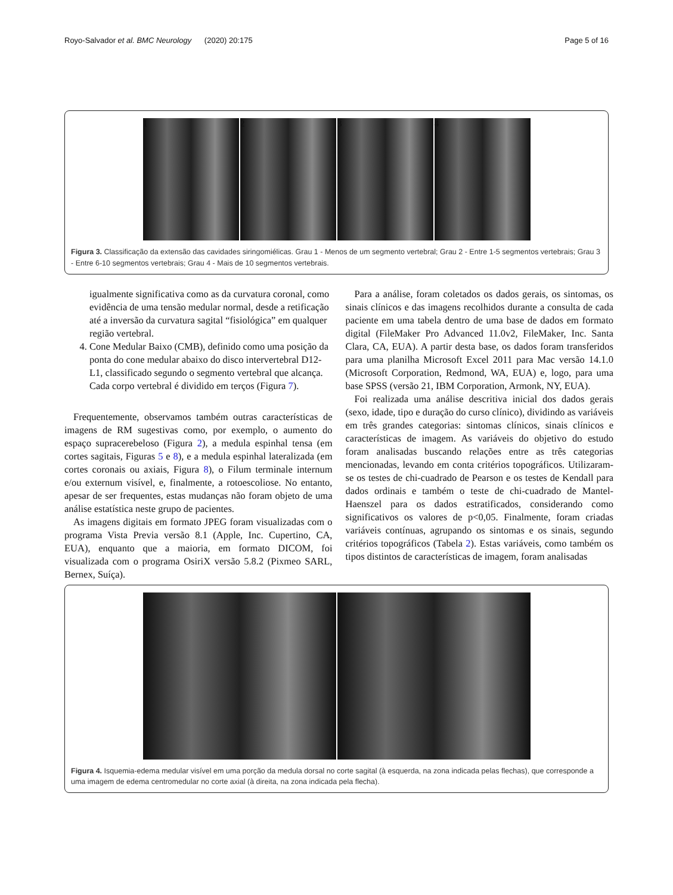Royo-Salvador et al. BMC Neurology (2020) 20:175 Page 5 of 16
1 2 3 4
Figura 3. Classificação da extensão das cavidades siringomiélicas. Grau 1 - Menos de um segmento vertebral; Grau 2 - Entre 1-5 segmentos vertebrais; Grau 3 - Entre 6-10 segmentos vertebrais; Grau 4 - Mais de 10 segmentos vertebrais.
igualmente significativa como as da curvatura coronal, como evidência de uma tensão medular normal, desde a retificação até a inversão da curvatura sagital “fisiológica” em qualquer região vertebral.
4. Cone Medular Baixo (CMB), definido como uma posição da ponta do cone medular abaixo do disco intervertebral D12-L1, classificado segundo o segmento vertebral que alcança. Cada corpo vertebral é dividido em terços (Figura 7).
Frequentemente, observamos também outras características de imagens de RM sugestivas como, por exemplo, o aumento do espaço supracerebeloso (Figura 2), a medula espinhal tensa (em cortes sagitais, Figuras 5 e 8), e a medula espinhal lateralizada (em cortes coronais ou axiais, Figura 8), o Filum terminale internum e/ou externum visível, e, finalmente, a rotoescoliose. No entanto, apesar de ser frequentes, estas mudanças não foram objeto de uma análise estatística neste grupo de pacientes.
As imagens digitais em formato JPEG foram visualizadas com o programa Vista Previa versão 8.1 (Apple, Inc. Cupertino, CA, EUA), enquanto que a maioria, em formato DICOM, foi visualizada com o programa OsiriX versão 5.8.2 (Pixmeo SARL, Bernex, Suíça).
Para a análise, foram coletados os dados gerais, os sintomas, os sinais clínicos e das imagens recolhidos durante a consulta de cada paciente em uma tabela dentro de uma base de dados em formato digital (FileMaker Pro Advanced 11.0v2, FileMaker, Inc. Santa Clara, CA, EUA). A partir desta base, os dados foram transferidos para uma planilha Microsoft Excel 2011 para Mac versão 14.1.0 (Microsoft Corporation, Redmond, WA, EUA) e, logo, para uma base SPSS (versão 21, IBM Corporation, Armonk, NY, EUA).
Foi realizada uma análise descritiva inicial dos dados gerais (sexo, idade, tipo e duração do curso clínico), dividindo as variáveis em três grandes categorias: sintomas clínicos, sinais clínicos e características de imagem. As variáveis do objetivo do estudo foram analisadas buscando relações entre as três categorias mencionadas, levando em conta critérios topográficos. Utilizaram-se os testes de chi-cuadrado de Pearson e os testes de Kendall para dados ordinais e também o teste de chi-cuadrado de Mantel-Haenszel para os dados estratificados, considerando como significativos os valores de p<0,05. Finalmente, foram criadas variáveis contínuas, agrupando os sintomas e os sinais, segundo critérios topográficos (Tabela 2). Estas variáveis, como também os tipos distintos de características de imagem, foram analisadas
Figura 4. Isquemia-edema medular visível em uma porção da medula dorsal no corte sagital (à esquerda, na zona indicada pelas flechas), que corresponde a uma imagem de edema centromedular no corte axial (à direita, na zona indicada pela flecha).